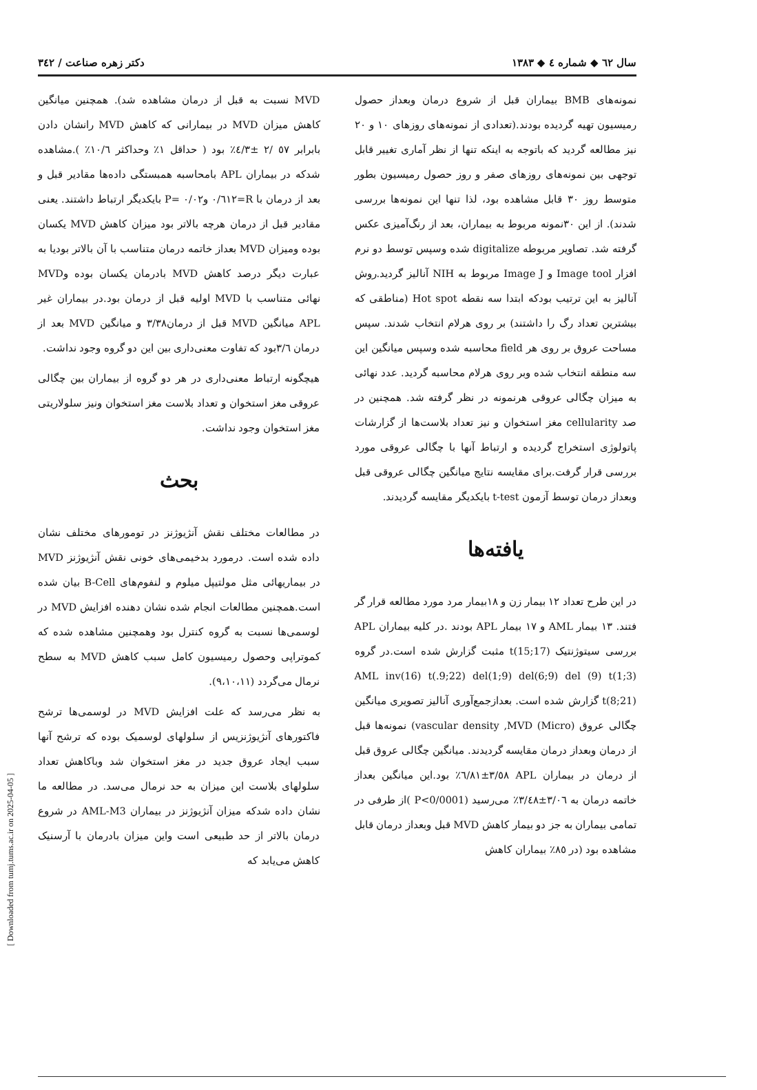سال ٦٢ ◆ شماره ٤ ◆ ١٣٨٣ دکتر زهره صناعت / ٣٤٢
نمونه‌های BMB بیماران قبل از شروع درمان وبعداز حصول رمیسیون تهیه گردیده بودند.(تعدادی از نمونه‌های روزهای ١٠ و ٢٠ نیز مطالعه گردید که باتوجه به اینکه تنها از نظر آماری تغییر قابل توجهی بین نمونه‌های روزهای صفر و روز حصول رمیسیون بطور متوسط روز ٣٠ قابل مشاهده بود، لذا تنها این نمونه‌ها بررسی شدند). از این ٣٠نمونه مربوط به بیماران، بعد از رنگ‌آمیزی عکس گرفته شد. تصاویر مربوطه digitalize شده وسپس توسط دو نرم افزار Image tool و Image J مربوط به NIH آنالیز گردید.روش آنالیز به این ترتیب بودکه ابتدا سه نقطه Hot spot (مناطقی که بیشترین تعداد رگ را داشتند) بر روی هرلام انتخاب شدند. سپس مساحت عروق بر روی هر field محاسبه شده وسپس میانگین این سه منطقه انتخاب شده وبر روی هرلام محاسبه گردید. عدد نهائی به میزان چگالی عروقی هرنمونه در نظر گرفته شد. همچنین در صد cellularity مغز استخوان و نیز تعداد بلاست‌ها از گزارشات پاتولوژی استخراج گردیده و ارتباط آنها با چگالی عروقی مورد بررسی قرار گرفت.برای مقایسه نتایج میانگین چگالی عروقی قبل وبعداز درمان توسط آزمون t-test بایکدیگر مقایسه گردیدند.
یافته‌ها
در این طرح تعداد ١٢ بیمار زن و ١٨بیمار مرد مورد مطالعه قرار گر فتند. ١٣ بیمار AML و ١٧ بیمار APL بودند .در کلیه بیماران APL بررسی سیتوژنتیک t(15;17) مثبت گزارش شده است.در گروه AML inv(16) t(.9;22) del(1;9) del(6;9) del (9) t(1;3) t(8;21) گزارش شده است. بعدازجمع‌آوری آنالیز تصویری میانگین چگالی عروق (Micro) vascular density ,MVD) نمونه‌ها قبل از درمان وبعداز درمان مقایسه گردیدند. میانگین چگالی عروق قبل از درمان در بیماران APL ٣/٥٨±٦/٨١٪ بود.این میانگین بعداز خاتمه درمان به ٣/٠٦±٣/٤٨٪ می‌رسید (P<0/0001 )از طرفی در تمامی بیماران به جز دو بیمار کاهش MVD قبل وبعداز درمان قابل مشاهده بود (در ٨٥٪ بیماران کاهش
MVD نسبت به قبل از درمان مشاهده شد). همچنین میانگین کاهش میزان MVD در بیمارانی که کاهش MVD رانشان دادن بابرابر ٥٧ /٢ ±٤/٣٪ بود ( حداقل ١٪ وحداکثر ١٠/٦٪ ).مشاهده شدکه در بیماران APL بامحاسبه همبستگی داده‌ها مقادیر قبل و بعد از درمان با R=٠/٦١٢ و٠/٠٢ =P بایکدیگر ارتباط داشتند. یعنی مقادیر قبل از درمان هرچه بالاتر بود میزان کاهش MVD یکسان بوده ومیزان MVD بعداز خاتمه درمان متناسب با آن بالاتر بودیا به عبارت دیگر درصد کاهش MVD بادرمان یکسان بوده وMVD نهائی متناسب با MVD اولیه قبل از درمان بود.در بیماران غیر APL میانگین MVD قبل از درمان٣/٣٨ و میانگین MVD بعد از درمان ٣/٦بود که تفاوت معنی‌داری بین این دو گروه وجود نداشت.
هیچگونه ارتباط معنی‌داری در هر دو گروه از بیماران بین چگالی عروقی مغز استخوان و تعداد بلاست مغز استخوان ونیز سلولاریتی مغز استخوان وجود نداشت.
بحث
در مطالعات مختلف نقش آنژیوژنز در تومورهای مختلف نشان داده شده است. درمورد بدخیمی‌های خونی نقش آنژیوژنز MVD در بیماریهائی مثل مولتیپل میلوم و لنفوم‌های B-Cell بیان شده است.همچنین مطالعات انجام شده نشان دهنده افزایش MVD در لوسمی‌ها نسبت به گروه کنترل بود وهمچنین مشاهده شده که کموتراپی وحصول رمیسیون کامل سبب کاهش MVD به سطح نرمال می‌گردد (٩،١٠،١١).
به نظر می‌رسد که علت افزایش MVD در لوسمی‌ها ترشح فاکتورهای آنژیوژنزیس از سلولهای لوسمیک بوده که ترشح آنها سبب ایجاد عروق جدید در مغز استخوان شد وباکاهش تعداد سلولهای بلاست این میزان به حد نرمال می‌سد. در مطالعه ما نشان داده شدکه میزان آنژیوژنز در بیماران AML-M3 در شروع درمان بالاتر از حد طبیعی است واین میزان بادرمان با آرسنیک کاهش می‌یابد که
[ Downloaded from tumj.tums.ac.ir on 2025-04-05 ]